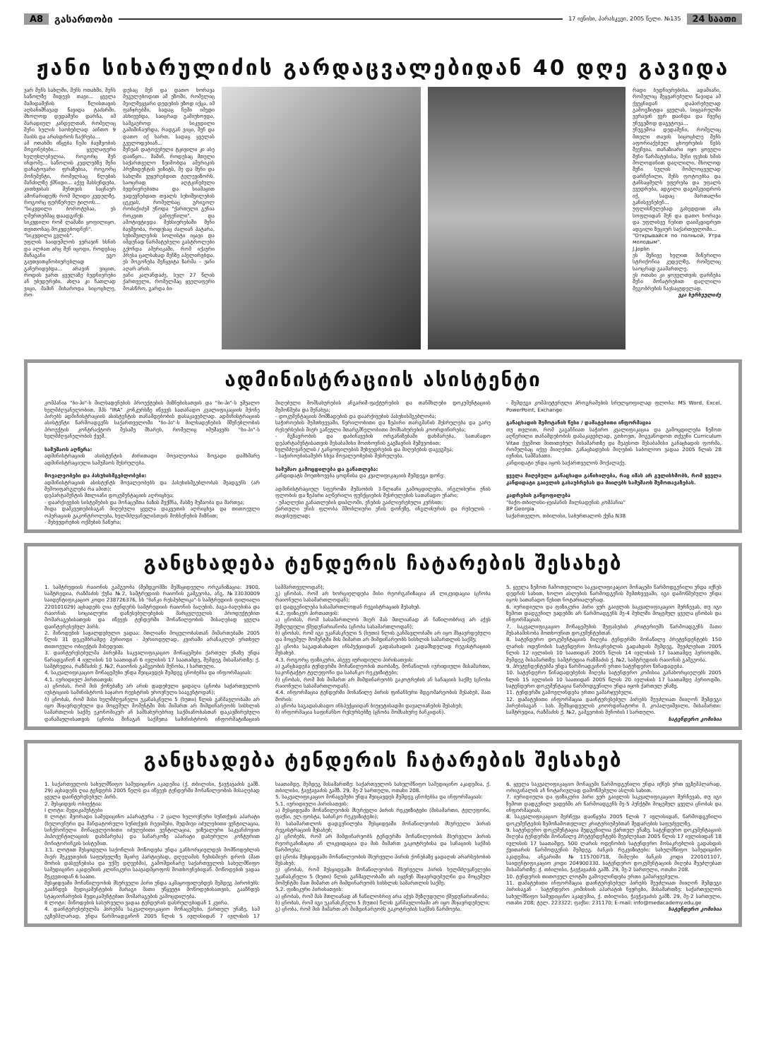A8 გასართობი 17 ივნისი, პარასკევი, 2005 წელი. №135 24 საათი
ჟანი სიხარულიძის გარდაცვალებიდან 40 დღე გავიდა
ვარ შენს სახლში, შენს ოთახში, შენს საწოლზე მიდევს თავი... ყველა მამიდაშენის წლისთავის აღსანიშნავად წავიდა ტაძარში, მხოლოდ დედაშენი დარჩა, იმ მარადიულ კანდელთან, რომელიც შენი სულის საოხებლად აინთო 9 მაისს და არასდროს ჩაქრება...
ამ ოთახში იწყება ჩემი ბავშვობის მოგონებები... ყველაფერი ხელუხლებელია, როგორც შენ ინდომე... საწოლის კედლებზე შენი დანატოვარი ფრაზებია, როგორც მონუმენტი, რომელსაც წლების მანძილზე ქმნიდი... აქვე მახსენდება, კითხვისას შენთვის საცნაურ აშონარიდებს რომ მლიდი კედელზე, როგორც ფერწერულ ტილოს...
"სიკვდილი ბოროტებაა, ეს ღმერთებმაც დაადგინეს
სიკვდილი რომ ლამაზი ყოფილიყო, თვითონაც მოკვდებოდნენ".
"სიკვდილი გვლის".
უფლის საიდუმლოს ვერავინ ხსნის და ალბათ არც შენ იცოდი, როდესაც შინაგანი ეგო გაუთვითცნობიერებლად განერიდებდა... არავინ ვიცით, როდის ვართ ყველაზე ბედნიერები ან უბედურები. ახლა კი ნათლად ვიცი, მაშინ მიხაროდა სიცოცხლე, რო-
დესაც შენ და დათო ხორავა მეგულებოდით ამ ეზოში, რომელიც მეილმეყვარი დედების ეზოდ იქცა, იმ ფანჯრებში, სადაც ჩემი იმედი ასხივებდა, საიცრად გამიუხოვდა, სამგაეროდ სიკვდილი გამიშინაურდა, რადგან ვიცი, შენ და დათო იქ ხართ, სადაც ყველას გველოდებიან...
შენვან დატოვებული ტკივილი კი ასე დაიწყო... მაშინ, როდესაც მთელი საქართველო ზეიმობდა ამერიკის პრეზიდენტის ვიზიტს, მე და შენი და სახლში ვუყურებდით ტელევიზორს. საოცრად აღტკინებული ბედნიერებითა და სიამაყით ვადევნებდით თვალს სუხიშვილების ცეკვას, რომელსაც გრიგოლ რობაქიძემ უწოდა "ქართული გენია როკვით განფენილი". და ამოტივტივდა მეხსიერებაში შენი ბავშვობა, როდესაც ძალიან პატარა, სუხიშვილების სოლისტი იყავი და იმდენად წარმატებული გასტროლები გქონდა ამერიკაში, რომ იქაური პრესა ცალსახად შენზე აპელირებდა. ეს მოგონება შეწყვიტა ზარმა – ჟანი აღარ არის.
ჟანი კალანდაძე, სულ 27 წლის ქართველი, რომელმაც ყველაფერი მოასწრო, გარდა ბი-
რადი ბედნიერებისა. ადამიანი, რომელიც შეყვარებული წავიდა ამ ქვეყნიდან დაპირებულად გამოგზიტდა ყველას, სიყვარულში ვერავინ ვერ დაინდა და ჩვენც უნუგეშოდ დაგვტოვა...
უნუგეშოა დედაშენი, რომელიც მთელი თავის სიცოცხლე შენს აფორიაქებულ ცხოვრების წესს შეეჩვია, თანაზიარი იყო ყოველი შენი წარმატებისა, შენი ფეხის ხმის მოლოდინით დაღლილი, მხოლოდ შენი სულის მომლოცველად დარჩენილი, შენს ფოტოებსა და ტანსაცმელს ეფერება და უფალს ევედრება, ადგილი დაგიმკვიდროს იქ, სადაც მართალნი განისვენებენ...
უფლისწულებად გახედდით ამა სოფლიდან შენ და დათო ხორავა და უფლისვე ნებით დაიმკვიდრეთ ადგილი ზეციურ საქართველოში...
"Открывайся по полньой, Утра молодым".
J.Joplin
ეს შენივე ხელით მიწერილი სტრიქონია კედელზე, რომელიც საოცრად გაამართლე.
ეს ოთახი კი ყოველთვის დარჩება შენი მონატრებით დაღლილი მეგობრების ნავსაყუდელად.
ეკა ხერხეულიძე
ადმინისტრაციის ასისტენტი
კომპანია "ბი-პი"-ს მილსადენების პროექტების მიზნებისათვის და "ბი-პი"-ს უშუალო ხელმძღვანელობით, შპს "IRA" კონკურსზე იწვევს სათანადო კვალიფიკაციის მქონე პირებს ადმინისტრაციის ასისტენტის თანამდებობის დასაკავებლად. ადმინისტრაციის ასისტენტი წარმოადგენს საქართველოში "ბი-პი"-ს მილსადენების მშენებლობის პროექტის კონტრაქტორ მესამე მხარეს, რომელიც იმუშავებს "ბი-პი"-ს ხელმძღვანელობის ქვეშ.
სამუშაოს აღწერა:
ადმინისტრაციის ასისტენტის ძირითადი მოვალეობაა ზოგადი დამხმარე ადმინისტრაციული სამუშაოს შესრულება.
მოვალეობები და პასუხისმგებლობები:
ადმინისტრაციის ასისტენტს მოვალეობებს და პასუხისმგებლობას შეადგენს (არ შემოიფარგლება რა ამით):
დეპარტამენტის მთლიანი დოკუმენტაციის აღრიცხვა;
- დაარქივების სისტემების და მონაცემთა ბაზის შექმნა, მასზე მუშაობა და მართვა;
შიდა დამკვეთებისაგან მიღებული ყველა დაკვეთის აღრიცხვა და თითოეული ოპერაციის გაკონტროლება, ხელმძღვანელისთვის მოხსენების მიზნით;
- შეხვედრების ოქმების ჩაწერა;
მიღებული მომსახურების ანგარიშ-ფაქტურების და თანმხლები დოკუმენტაციის შემოწმება და შენახვა;
- დოკუმენტაციის მომზადების და დაარქივების პასუხისმგებლობა;
საჭიროების შემთხვევაში, წერილობითი და ზეპირი თარგმანის შესრულება და გარე რესურსების მიერ გაწეული მთარგმნელობითი მომსახურების კოორდინირება;
- მგზავრობის და დაბინავების ორგანიზებაში დახმარება, სათანადო დეპარტამენტისათვის შესაბამისი მოთხოვნის გაგზავნის მეშვეობით;
ხელმძღვანელის / განყოფილების შეხვედრების და მიღებების დაგეგმვა;
- საჭიროებისამებრ სხვა მოვალეობების შესრულება.
სამუშაო გამოცდილება და განათლება:
კანდიდატს მოეთხოვება ცოდნისა და კვალიფიკაციის შემდეგი დონე:
ადმინისტრაციულ სფეროში მუშაობის 3-წლიანი გამოცდილება, ინგლისური ენის ფლობის და ზეპირი აღწერილი ფუნქციების შესრულების სათანადო უნარი;
- უმაღლესი განათლების დიპლომი, ენების გაძლიერებული კურსით;
ქართული ენის ფლობა მშობლიური ენის დონეზე, ინგლისურის და რუსულის - თავისუფლად;
- შემდეგი კომპიუტერული პროგრამების სრულყოფილად ფლობა: MS Word, Excel, PowerPoint, Exchange
განაცხადის შემოტანის წესი / დამატებითი ინფორმაცია
თუ თვლით, რომ გაგაჩნიათ საჭირო კვალიფიკაცია და გამოცდილება ზემოთ აღწერილი თანამდებობის დასაკავებლად, გთხოვთ, მოგვაწოდოთ თქვენი Curriculum Vitae ქვემოთ მითითებულ მისამართზე და შეავსოთ შესაბამისი განაცხადის ფორმა, რომელსაც იქვე მიიღებთ. განაცხადების მიღების საბოლოო ვადაა 2005 წლის 28 ივნისი, სამშაბათი.
კანდიდატი უნდა იყოს საქართველოს მოქალაქე.
ყველა მიღებული განაცხადი განიხილება, რაც იმას არ გულისხმობს, რომ ყველა კანდიდატი გაივლის გასაუბრებას და მიიღებს სამუშაოს შემოთავაზებას.
კადრების განყოფილება
"ბაქო-თბილისი-ჯეიჰანის მილსადენის კომპანია"
BP Georgia
საქართველო, თბილისი, საბურთალოს ქუჩა N38
განცხადება ტენდერის ჩატარების შესახებ
1. სამტრედიის რაიონის გამგეობა (შემდგომში შემსყიდველი ორგანიზაცია: 3900, სამტრედია, რაზმაძის ქუჩა №2, სამტრედიის რაიონის გამგეობა, ანგ. №33030009 საიდენტიფიკაციო კოდი 238726376, სს "ბანკი რესპუბლიკა"-ს სამტრედიის ფილიალი 220101029) აცხადებს ღია ტენდერს სამტრედიის რაიონის ბაღების, ბაგა-ბაღებისა და რაიონის სოციალური დაწესებულებების მარცვლეულის პროდუქტებით მომარაგებისათვის და იწვევს ტენდერში მონაწილეობის მისაღებად ყველა დაინტერესებულ პირს.
2. მიწოდების სავალდებულო ვადაა: მთლიანი მოცულობასთან მიმართებაში 2005 წლის 31 დეკემბრამდე პერიოდი - პერიოდულად, კვირაში არანაკლებ ერთხელ თითოეული ობიექტის მიხედვით.
3. დაინტერესებულმა პირებმა საკვალიფიკაციო მონაცემები ქართულ ენაზე უნდა წარადგინონ 4 ივლისის 10 საათიდან 6 ივლისის 17 საათამდე, შემდეგ მისამართზე: ქ. სამტრედია, რაზმაძის ქ. №2, რაიონის გამგეობის შენობა, I სართული.
4. საკვალიფიკაციო მონაცემები უნდა შეიცავდეს შემდეგ ცნობებსა და ინფორმაციას:
4.1. იურიდიულ პირთათვის:
ა) ცნობას, რომ მის ქონებაზე არ არის დადებული ყადაღა (ცნობა საქართველოს იუსტიციის სამინისტროს საჯარო რეესტრის ეროვნული სააგენტოდან);
ბ) ცნობას, რომ მისი ხელმძღვანელი უკანასკნელი 5 (ხუთი) წლის განმავლობაში არ იყო მსჯავრდებული და მოცემულ მომენტში მის მიმართ არ მიმდინარეობს სისხლის სამართლის საქმე ეკონომიკურ ან სამსახურებრივ საქმიანობასთან დაკავშირებული დანაშაულისათვის (ცნობა შინაგან საქმეთა სამინისტროს ინფორმატიზაციის სამმართველოდან);
გ) ცნობას, რომ არ ხორციელდება მისი რეორგანიზაცია ან ლიკვიდაცია (ცნობა რაიონული სასამართლოდან);
დ) დადგენილება სასამართლოდან რეგისტრაციის შესახებ.
4.2. ფიზიკურ პირთათვის:
ა) ცნობას, რომ სასამართლოს მიერ მას მთლიანად ან ნაწილობრივ არ აქვს შეზღუდული ქმედუნარიანობა (ცნობა სასამართლოდან);
ბ) ცნობას, რომ იგი უკანასკნელი 5 (ხუთი) წლის განმავლობაში არ იყო მსჯავრდებული და მოცემულ მომენტში მის მიმართ არ მიმდინარეობს სისხლის სამართლის საქმე;
გ) ცნობა საგადასახადო ინსპექციიდან გადასახადის გადამხდელად რეგისტრაციის შესახებ.
4.3. როგორც ფიზიკური, ასევე იურიდიული პირისათვის:
ა) განცხადება ტენდერში მონაწილეობის თაობაზე, მონაწილის იურიდიული მისამართი, საკონტაქტო ტელეფონი და საბანკო რეკვიზიტები;
ბ) ცნობას, რომ მის მიმართ არ მიმდინარეობს გაკოტრების ან სანაციის საქმე (ცნობა რაიონული სასამართლოდან).
4.4. ინფორმაცია ტენდერში მონაწილე პირის ფინანსური მდგომარეობის შესახებ, მათ შორის:
ა) ცნობა საგადასახადო ინსპექციიდან ბიუჯეტისადმი დავალიანების შესახებ;
ბ) ინფორმაცია საფინანსო რესურსებზე (ცნობა მომსახურე ბანკიდან).
5. ყველა ზემოთ ჩამოთვლილი საკვალიფიკაციო მონაცემი წარმოდგენილი უნდა იქნეს დედნის სახით, ხოლო ასლების წარმოდგენის შემთხვევაში, იგი დამოწმებული უნდა იყოს სათანადო წესით ნოტარიალურად.
6. იურიდიული და ფიზიკური პირი ვერ გაივლის საკვალიფიკაციო შერჩევას, თუ იგი ზემოთ დადგენილ ვადებში არ წარმოადგენს მე-4 მუხლში მოცემულ ყველა ცნობას და ინფორმაციას.
7. საკვალიფიკაციო მონაცემების შეფასების კრიტერიუმს წარმოადგენს მათი შესაბამისობა მოთხოვნით დოკუმენტებთან.
8. სატენდერო დოკუმენტაციის მიღება ტენდერში მონაწილე პრეტენდენტებს 150 ლარის ოდენობის სატენდერო მოსაკრებლის გადახდის შემდეგ, შეეძლებათ 2005 წლის 12 ივლისის 10 საათიდან 2005 წლის 14 ივლისის 17 საათამდე პერიოდში, შემდეგ მისამართზე: სამტრედია რაზმაძის ქ. №2, სამტრედიის რაიონის გამგეობა.
9. პრეტენდენტებმა უნდა წარმოადგინონ ერთი სატენდერო წინადადება.
10. სატენდერო წინადადებების მიღება სატენდერო კომისია განახორციელებს 2005 წლის 15 ივლისის 10 საათიდან 2005 წლის 20 ივლისის 17 საათამდე პერიოდში. სატენდერო დოკუმენტაცია წარმოდგენილი უნდა იყოს ქართულ ენაზე.
11. ტენდერში გამოვლინდება ერთი გამარჯვებული.
12. დამატებითი ინფორმაცია დაინტერესებულ პირებს შეუძლიათ მიიღონ შემდეგი პირებისაგან - სახ. შემსყიდველის კოორდინატორი მ. კოპალეიშვილი, მისამართი: სამტრედია, რაზმაძის ქ. №2, გამგეობის შენობის I სართული.
სატენდერო კომისია
განცხადება ტენდერის ჩატარების შესახებ
1. საქართველოს სახელმწიფო სამედიცინო აკადემია (ქ. თბილისი, ჭავჭავაძის გამზ. 29) აცხადებს ღია ტენდერს 2005 წელს და იწვევს ტენდერში მონაწილეობის მისაღებად ყველა დაინტერესებულ პირს.
2. შესყიდვის ობიექტია:
I ლოტი: მედიკამენტები
II ლოტი: მეორადი სამედიცინო აპარატურა - 2 ცალი ხელოვნური სუნთქვის აპარატი (ხელოვნური და მანდატორული სუნთქვის რეჟიმები, მუდმივი იძულებითი ვენტილაცია, სინქრონული მონაცვლეობითი იძულებითი ვენტილაცია, ვიზუალური საკვანძოვით ჰიპოვენტილაციის დახმარება) და სანარკოზე აპარატი დახურული კონტურით მონიტორინგის სისტემით.
3.1. ლოტით შესყიდული საქონლის მოწოდება უნდა განხორციელდეს მომწოდებლის მიერ შეკვეთების საფუძველზე მცირე პარტიებად, დღეღამის ნებისმიერ დროს (მათ შორის დასვენებისა და უქმე დღეებში), გამომდინარე საქართველოს სახელმწიფო სამედიცინო აკადემიის კლინიკური საავადმყოფოს მოთხოვნებიდან. მოწოდების ვადაა შეკვეთიდან 6 საათი.
შესყიდვაში მონაწილეობის მსურველი პირი უნდა აკმაყოფილებდეს შემდეგ პირობებს: გააჩნდეს მედიკამენტების მარაგი მათი უწყვეტი მოწოდებისათვის, გააჩნდეს სტაციონარების მედიკამენტებით მომარაგების გამოცდილება.
II ლოტი: მიწოდების სასურველი ვადაა ტენდერის დასრულებიდან 1 კვირა.
4. დაინტერესებულმა პირებმა საკვალიფიკაციო მონაცემები, ქართულ ენაზე, სამ ეგზემპლარად, უნდა წარმოადგინონ 2005 წლის 5 ივლისიდან 7 ივლისის 17 საათამდე, შემდეგ მისამართზე: საქართველოს სახელმწიფო სამედიცინო აკადემია, ქ. თბილისი, ჭავჭავაძის გამზ. 29, მე-2 სართული, ოთახი 208.
5. საკვალიფიკაციო მონაცემები უნდა შეიცავდეს შემდეგ ცნობებსა და ინფორმაციას:
5.1. იურიდიული პირისათვის:
ა) შესყიდვაში მონაწილეობის მსურველი პირის რეკვიზიტები (მისამართი, ტელეფონი, ფაქსი, ელ.ფოსტა, საბანკო რეკვიზიტები);
ბ) სასამართლოს დადგენილება შესყიდვაში მონაწილეობის მსურველი პირის რეგისტრაციის შესახებ;
გ) ცნობებს, რომ არ მიმდინარეობს ტენდერში მონაწილეობის მსურველი პირის რეორგანიზაცია ან ლიკვიდაცია და მის მიმართ გაკოტრებისა და სანაციის საქმის წარმოება;
დ) ცნობა შესყიდვაში მონაწილეობის მსურველი პირის ქონებაზე ყადაღის არარსებობის შესახებ;
ე) ცნობას, რომ შესყიდვაში მონაწილეობის მსურველი პირის ხელმძღვანელები უკანასკნელი 5 (ხუთი) წლის განმავლობაში არ იყვნენ მსჯავრდებულნი და მოცემულ მომენტში მათ მიმართ არ მიმდინარეობს სისხლის სამართლის საქმე.
5.2. ფიზიკური პირისათვის:
ა) ცნობას, რომ მას მთლიანად ან ნაწილობრივ არა აქვს შეზღუდული ქმედუნარიანობა;
ბ) ცნობას, რომ იგი უკანასკნელი 5 (ხუთი) წლის განმავლობაში არ იყო მსჯავრდებული;
გ) ცნობა, რომ მის მიმართ არ მიმდინარეობს გაკოტრების საქმის წარმოება.
6. ყველა საკვალიფიკაციო მონაცემი წარმოდგენილი უნდა იქნეს ერთ ეგზემპლარად, ორიგინალის ან ნოტარიულად დამოწმებული ასლის სახით.
7. იურიდიული და ფიზიკური პირი ვერ გაივლის საკვალიფიკაციო შერჩევას, თუ იგი ზემოთ დადგენილ ვადებში არ წარმოადგენს მე-5 პუნქტში მოცემულ ყველა ცნობას და ინფორმაციას.
8. საკვალიფიკაციო შერჩევა დაიწყება 2005 წლის 7 ივლისიდან, წარმოდგენილი დოკუმენტების ზემოჩამოთვლილ კრიტერიუმებთან შედარების საფუძველზე.
9. სატენდერო დოკუმენტაცია შედგენილია ქართულ ენაზე. სატენდერო დოკუმენტაციის მიღება ტენდერში მონაწილე პრეტენდენტებს შეეძლებათ 2005 წლის 17 ივლისიდან 18 ივლისის 17 საათამდე, 500 ლარის ოდენობის სატენდერო მოსაკრებლის გადახდის ქვითარის წარმოდგენის შემდეგ. ბანკის რეკვიზიტები: სახელმწიფო სამედიცინო აკადემია, ანგარიში №115700718, მიმღები ბანკის კოდი 220101107, საიდენტიფიკაციო კოდი 204900330. სატენდერო დოკუმენტაციის მიღება შეეძლებათ მისამართზე: ქ. თბილისი, ჭავჭავაძის გამზ. 29, მე-2 სართული, ოთახი 208.
10. ტენდერის თითოეულ ლოტში გამოვლინდება ერთი გამარჯვებული.
11. დამატებითი ინფორმაცია დაინტერესებულ პირებს შეუძლიათ მიიღონ შემდეგი პირისაგან - სატენდერო კომისიის აპარატის ნევრები, მისამართზე: საქართველოს სახელმწიფო სამედიცინო აკადემია, ქ. თბილისი, ჭავჭავაძის გამზ. 29, მე-2 სართული, ოთახი 208; ტელ. 223322; ფაქსი: 231170; E-mail: info@medacademy.edu.ge
სატენდერო კომისია